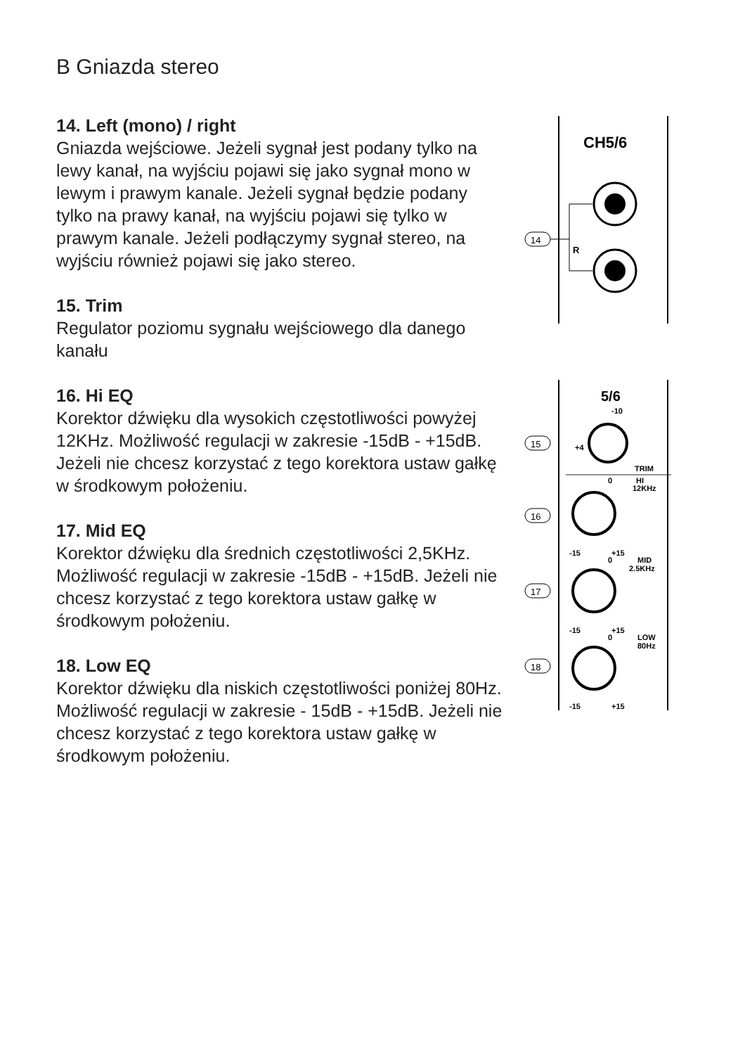B Gniazda stereo
14. Left (mono) / right
Gniazda wejściowe. Jeżeli sygnał jest podany tylko na lewy kanał, na wyjściu pojawi się jako sygnał mono w lewym i prawym kanale. Jeżeli sygnał będzie podany tylko na prawy kanał, na wyjściu pojawi się tylko w prawym kanale. Jeżeli podłączymy sygnał stereo, na wyjściu również pojawi się jako stereo.
15. Trim
Regulator poziomu sygnału wejściowego dla danego kanału
16. Hi EQ
Korektor dźwięku dla wysokich częstotliwości powyżej 12KHz. Możliwość regulacji w zakresie -15dB - +15dB. Jeżeli nie chcesz korzystać z tego korektora ustaw gałkę w środkowym położeniu.
17. Mid EQ
Korektor dźwięku dla średnich częstotliwości 2,5KHz. Możliwość regulacji w zakresie -15dB - +15dB. Jeżeli nie chcesz korzystać z tego korektora ustaw gałkę w środkowym położeniu.
18. Low EQ
Korektor dźwięku dla niskich częstotliwości poniżej 80Hz. Możliwość regulacji w zakresie - 15dB - +15dB. Jeżeli nie chcesz korzystać z tego korektora ustaw gałkę w środkowym położeniu.
CH5/6
14
R
5/6
-10
+4
TRIM
0
HI
12KHz
-15
+15
0
MID
2.5KHz
-15
+15
0
LOW
80Hz
-15
+15
15
16
17
18